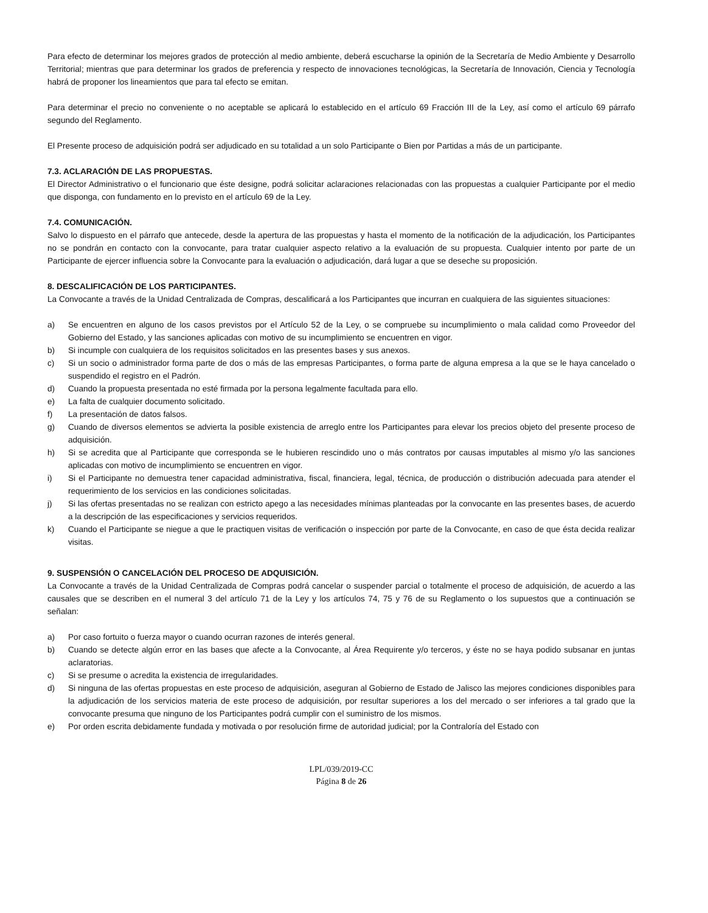Para efecto de determinar los mejores grados de protección al medio ambiente, deberá escucharse la opinión de la Secretaría de Medio Ambiente y Desarrollo Territorial; mientras que para determinar los grados de preferencia y respecto de innovaciones tecnológicas, la Secretaría de Innovación, Ciencia y Tecnología habrá de proponer los lineamientos que para tal efecto se emitan.
Para determinar el precio no conveniente o no aceptable se aplicará lo establecido en el artículo 69 Fracción III de la Ley, así como el artículo 69 párrafo segundo del Reglamento.
El Presente proceso de adquisición podrá ser adjudicado en su totalidad a un solo Participante o Bien por Partidas a más de un participante.
7.3. ACLARACIÓN DE LAS PROPUESTAS.
El Director Administrativo o el funcionario que éste designe, podrá solicitar aclaraciones relacionadas con las propuestas a cualquier Participante por el medio que disponga, con fundamento en lo previsto en el artículo 69 de la Ley.
7.4. COMUNICACIÓN.
Salvo lo dispuesto en el párrafo que antecede, desde la apertura de las propuestas y hasta el momento de la notificación de la adjudicación, los Participantes no se pondrán en contacto con la convocante, para tratar cualquier aspecto relativo a la evaluación de su propuesta. Cualquier intento por parte de un Participante de ejercer influencia sobre la Convocante para la evaluación o adjudicación, dará lugar a que se deseche su proposición.
8. DESCALIFICACIÓN DE LOS PARTICIPANTES.
La Convocante a través de la Unidad Centralizada de Compras, descalificará a los Participantes que incurran en cualquiera de las siguientes situaciones:
a) Se encuentren en alguno de los casos previstos por el Artículo 52 de la Ley, o se compruebe su incumplimiento o mala calidad como Proveedor del Gobierno del Estado, y las sanciones aplicadas con motivo de su incumplimiento se encuentren en vigor.
b) Si incumple con cualquiera de los requisitos solicitados en las presentes bases y sus anexos.
c) Si un socio o administrador forma parte de dos o más de las empresas Participantes, o forma parte de alguna empresa a la que se le haya cancelado o suspendido el registro en el Padrón.
d) Cuando la propuesta presentada no esté firmada por la persona legalmente facultada para ello.
e) La falta de cualquier documento solicitado.
f) La presentación de datos falsos.
g) Cuando de diversos elementos se advierta la posible existencia de arreglo entre los Participantes para elevar los precios objeto del presente proceso de adquisición.
h) Si se acredita que al Participante que corresponda se le hubieren rescindido uno o más contratos por causas imputables al mismo y/o las sanciones aplicadas con motivo de incumplimiento se encuentren en vigor.
i) Si el Participante no demuestra tener capacidad administrativa, fiscal, financiera, legal, técnica, de producción o distribución adecuada para atender el requerimiento de los servicios en las condiciones solicitadas.
j) Si las ofertas presentadas no se realizan con estricto apego a las necesidades mínimas planteadas por la convocante en las presentes bases, de acuerdo a la descripción de las especificaciones y servicios requeridos.
k) Cuando el Participante se niegue a que le practiquen visitas de verificación o inspección por parte de la Convocante, en caso de que ésta decida realizar visitas.
9. SUSPENSIÓN O CANCELACIÓN DEL PROCESO DE ADQUISICIÓN.
La Convocante a través de la Unidad Centralizada de Compras podrá cancelar o suspender parcial o totalmente el proceso de adquisición, de acuerdo a las causales que se describen en el numeral 3 del artículo 71 de la Ley y los artículos 74, 75 y 76 de su Reglamento o los supuestos que a continuación se señalan:
a) Por caso fortuito o fuerza mayor o cuando ocurran razones de interés general.
b) Cuando se detecte algún error en las bases que afecte a la Convocante, al Área Requirente y/o terceros, y éste no se haya podido subsanar en juntas aclaratorias.
c) Si se presume o acredita la existencia de irregularidades.
d) Si ninguna de las ofertas propuestas en este proceso de adquisición, aseguran al Gobierno de Estado de Jalisco las mejores condiciones disponibles para la adjudicación de los servicios materia de este proceso de adquisición, por resultar superiores a los del mercado o ser inferiores a tal grado que la convocante presuma que ninguno de los Participantes podrá cumplir con el suministro de los mismos.
e) Por orden escrita debidamente fundada y motivada o por resolución firme de autoridad judicial; por la Contraloría del Estado con
LPL/039/2019-CC
Página 8 de 26